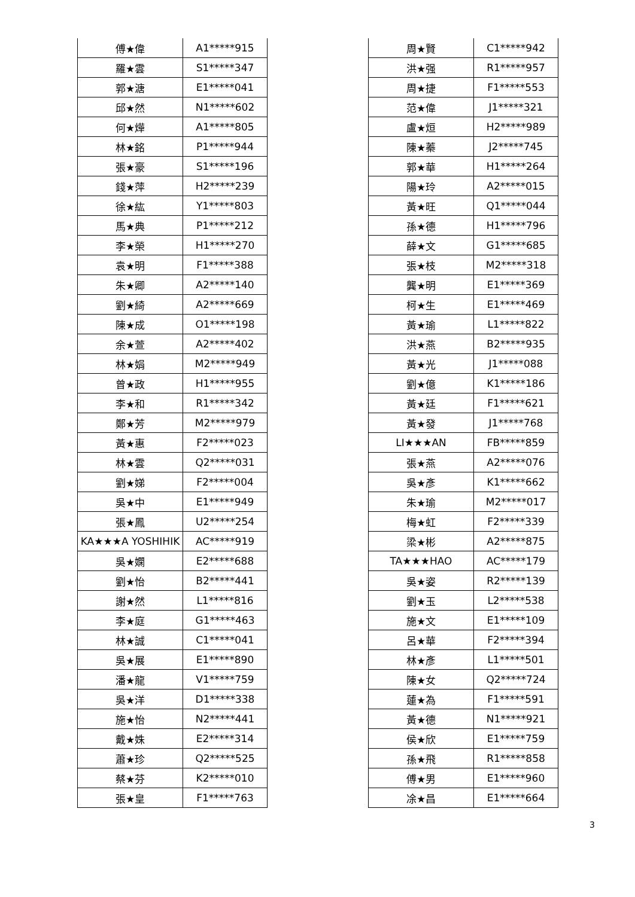| 傅★偉 | A1*****915 |
| 羅★雲 | S1*****347 |
| 郭★溏 | E1*****041 |
| 邱★然 | N1*****602 |
| 何★燁 | A1*****805 |
| 林★銘 | P1*****944 |
| 張★豪 | S1*****196 |
| 錢★萍 | H2*****239 |
| 徐★紘 | Y1*****803 |
| 馬★典 | P1*****212 |
| 李★榮 | H1*****270 |
| 袁★明 | F1*****388 |
| 朱★卿 | A2*****140 |
| 劉★綺 | A2*****669 |
| 陳★成 | O1*****198 |
| 余★萱 | A2*****402 |
| 林★娟 | M2*****949 |
| 曾★政 | H1*****955 |
| 李★和 | R1*****342 |
| 鄭★芳 | M2*****979 |
| 黃★惠 | F2*****023 |
| 林★雲 | Q2*****031 |
| 劉★娣 | F2*****004 |
| 吳★中 | E1*****949 |
| 張★鳳 | U2*****254 |
| KA★★★A YOSHIHIK | AC*****919 |
| 吳★嫻 | E2*****688 |
| 劉★怡 | B2*****441 |
| 謝★然 | L1*****816 |
| 李★庭 | G1*****463 |
| 林★誠 | C1*****041 |
| 吳★展 | E1*****890 |
| 潘★龍 | V1*****759 |
| 吳★洋 | D1*****338 |
| 施★怡 | N2*****441 |
| 戴★姝 | E2*****314 |
| 蕭★珍 | Q2*****525 |
| 蔡★芬 | K2*****010 |
| 張★皇 | F1*****763 |
| 周★賢 | C1*****942 |
| 洪★强 | R1*****957 |
| 周★捷 | F1*****553 |
| 范★偉 | J1*****321 |
| 盧★烜 | H2*****989 |
| 陳★蓁 | J2*****745 |
| 郭★華 | H1*****264 |
| 陽★玲 | A2*****015 |
| 黃★旺 | Q1*****044 |
| 孫★德 | H1*****796 |
| 薛★文 | G1*****685 |
| 張★枝 | M2*****318 |
| 龔★明 | E1*****369 |
| 柯★生 | E1*****469 |
| 黃★瑜 | L1*****822 |
| 洪★燕 | B2*****935 |
| 黃★光 | J1*****088 |
| 劉★億 | K1*****186 |
| 黃★廷 | F1*****621 |
| 黃★發 | J1*****768 |
| LI★★★AN | FB*****859 |
| 張★燕 | A2*****076 |
| 吳★彥 | K1*****662 |
| 朱★瑜 | M2*****017 |
| 梅★虹 | F2*****339 |
| 梁★彬 | A2*****875 |
| TA★★★HAO | AC*****179 |
| 吳★姿 | R2*****139 |
| 劉★玉 | L2*****538 |
| 施★文 | E1*****109 |
| 呂★華 | F2*****394 |
| 林★彥 | L1*****501 |
| 陳★女 | Q2*****724 |
| 蓮★為 | F1*****591 |
| 黃★德 | N1*****921 |
| 侯★欣 | E1*****759 |
| 孫★飛 | R1*****858 |
| 傅★男 | E1*****960 |
| 凃★昌 | E1*****664 |
3